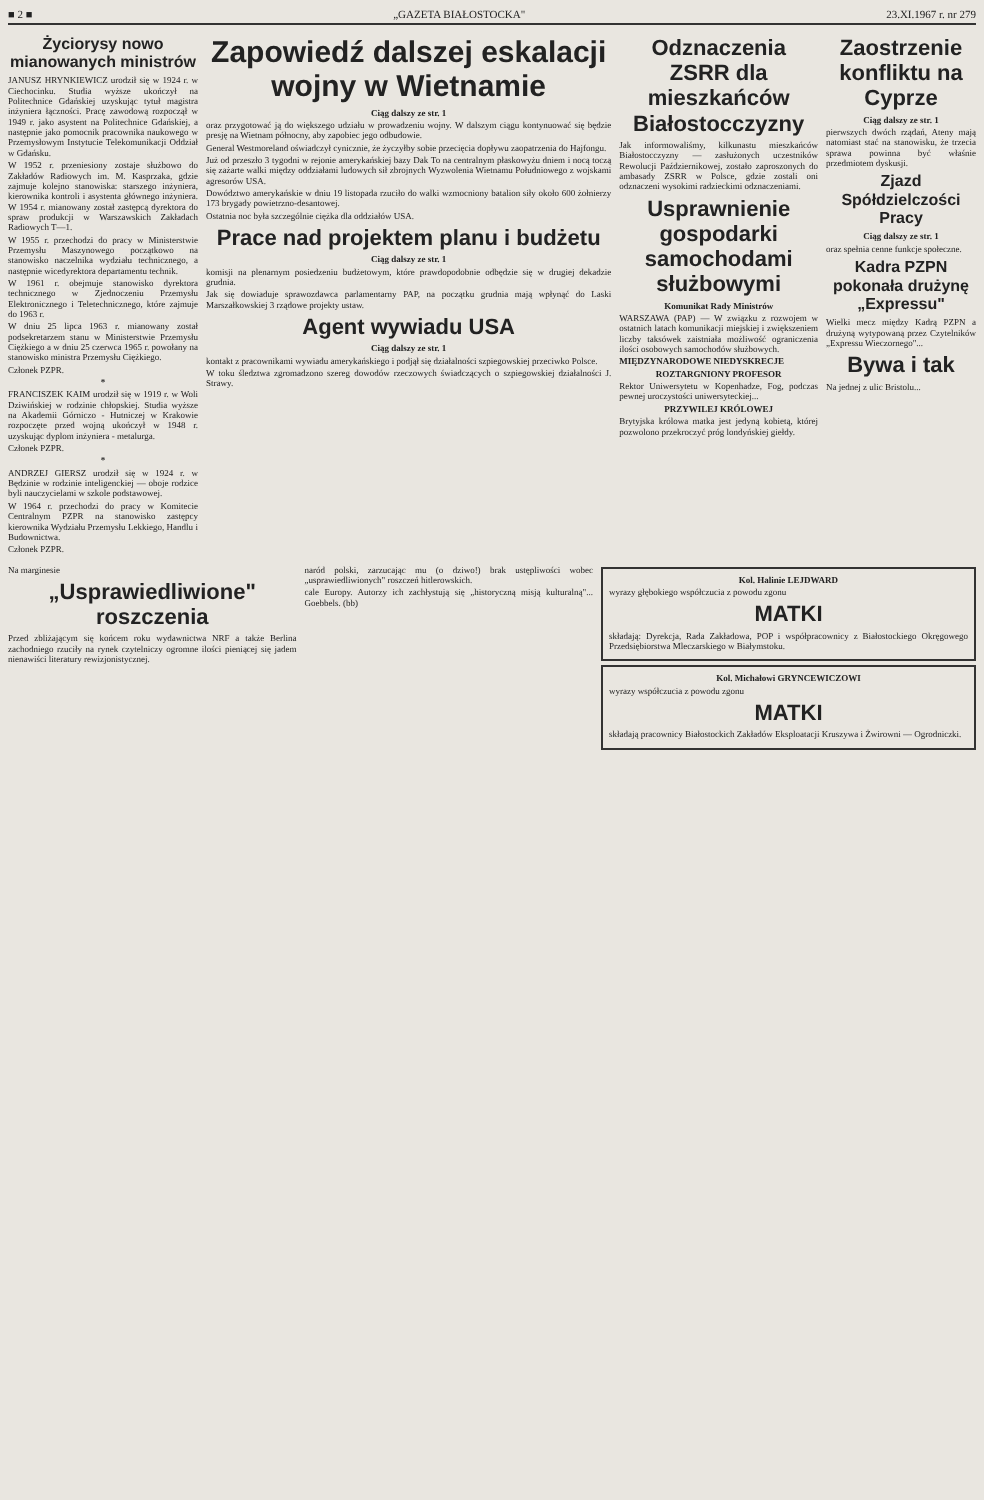■ 2 ■ „GAZETA BIAŁOSTOCKA" 23.XI.1967 r. nr 279
Życiorysy nowo mianowanych ministrów
JANUSZ HRYNKIEWICZ urodził się w 1924 r. w Ciechocinku. Studia wyższe ukończył na Politechnice Gdańskiej uzyskując tytuł magistra inżyniera łączności. Pracę zawodową rozpoczął w 1949 r. jako asystent na Politechnice Gdańskiej, a następnie jako pomocnik pracownika naukowego w Przemysłowym Instytucie Telekomunikacji Oddział w Gdańsku.
W 1952 r. przeniesiony zostaje służbowo do Zakładów Radiowych im. M. Kasprzaka, gdzie zajmuje kolejno stanowiska: starszego inżyniera, kierownika kontroli i asystenta głównego inżyniera. W 1954 r. mianowany został zastępcą dyrektora do spraw produkcji w Warszawskich Zakładach Radiowych T—1.
W 1955 r. przechodzi do pracy w Ministerstwie Przemysłu Maszynowego początkowo na stanowisko naczelnika wydziału technicznego, a następnie wicedyrektora departamentu technik.
W 1961 r. obejmuje stanowisko dyrektora technicznego w Zjednoczeniu Przemysłu Elektronicznego i Teletechnicznego, które zajmuje do 1963 r.
W dniu 25 lipca 1963 r. mianowany został podsekretarzem stanu w Ministerstwie Przemysłu Ciężkiego a w dniu 25 czerwca 1965 r. powołany na stanowisko ministra Przemysłu Ciężkiego.
Członek PZPR.
*
FRANCISZEK KAIM urodził się w 1919 r. w Woli Dziwińskiej w rodzinie chłopskiej. Studia wyższe na Akademii Górniczo - Hutniczej w Krakowie rozpoczęte przed wojną ukończył w 1948 r. uzyskując dyplom inżyniera - metalurga.
Członek PZPR.
*
ANDRZEJ GIERSZ urodził się w 1924 r. w Będzinie w rodzinie inteligenckiej — oboje rodzice byli nauczycielami w szkole podstawowej.
W 1964 r. przechodzi do pracy w Komitecie Centralnym PZPR na stanowisko zastępcy kierownika Wydziału Przemysłu Lekkiego, Handlu i Budownictwa.
Członek PZPR.
Zapowiedź dalszej eskalacji wojny w Wietnamie
Ciąg dalszy ze str. 1
oraz przygotować ją do większego udziału w prowadzeniu wojny. W dalszym ciągu kontynuować się będzie presję na Wietnam północny, aby zapobiec jego odbudowie.
General Westmoreland oświadczył cynicznie, że życzyłby sobie przecięcia dopływu zaopatrzenia do Hajfongu.
Już od przeszło 3 tygodni w rejonie amerykańskiej bazy Dak To na centralnym płaskowyżu dniem i nocą toczą się zażarte walki między oddziałami ludowych sił zbrojnych Wyzwolenia Wietnamu Południowego z wojskami agresorów USA.
Dowództwo amerykańskie w dniu 19 listopada rzuciło do walki wzmocniony batalion siły około 600 żołnierzy 173 brygady powietrzno-desantowej.
Ostatnia noc była szczególnie ciężka dla oddziałów USA.
Prace nad projektem planu i budżetu
Ciąg dalszy ze str. 1
komisji na plenarnym posiedzeniu budżetowym, które prawdopodobnie odbędzie się w drugiej dekadzie grudnia.
Jak się dowiaduje sprawozdawca parlamentarny PAP, na początku grudnia mają wpłynąć do Laski Marszałkowskiej 3 rządowe projekty ustaw.
Agent wywiadu USA
Ciąg dalszy ze str. 1
kontakt z pracownikami wywiadu amerykańskiego i podjął się działalności szpiegowskiej przeciwko Polsce.
W toku śledztwa zgromadzono szereg dowodów rzeczowych świadczących o szpiegowskiej działalności J. Strawy.
Odznaczenia ZSRR dla mieszkańców Białostocczyzny
Jak informowaliśmy, kilkunastu mieszkańców Białostocczyzny — zasłużonych uczestników Rewolucji Październikowej, zostało zaproszonych do ambasady ZSRR w Polsce, gdzie zostali oni odznaczeni wysokimi radzieckimi odznaczeniami.
Usprawnienie gospodarki samochodami służbowymi
Komunikat Rady Ministrów
WARSZAWA (PAP) — W związku z rozwojem w ostatnich latach komunikacji miejskiej i zwiększeniem liczby taksówek zaistniała możliwość ograniczenia ilości osobowych samochodów służbowych.
MIĘDZYNARODOWE NIEDYSKRECJE
ROZTARGNIONY PROFESOR
Rektor Uniwersytetu w Kopenhadze, Fog, podczas pewnej uroczystości uniwersyteckiej...
PRZYWILEJ KRÓLOWEJ
Brytyjska królowa matka jest jedyną kobietą, której pozwolono przekroczyć próg londyńskiej giełdy.
Zaostrzenie konfliktu na Cyprze
Ciąg dalszy ze str. 1
pierwszych dwóch rządań, Ateny mają natomiast stać na stanowisku, że trzecia sprawa powinna być właśnie przedmiotem dyskusji.
Zjazd Spółdzielczości Pracy
Ciąg dalszy ze str. 1
oraz spełnia cenne funkcje społeczne.
Kadra PZPN pokonała drużynę „Expressu"
Wielki mecz między Kadrą PZPN a drużyną wytypowaną przez Czytelników „Expressu Wieczornego"...
Bywa i tak
Na jednej z ulic Bristolu...
Na marginesie
„Usprawiedliwione" roszczenia
Przed zbliżającym się końcem roku wydawnictwa NRF a także Berlina zachodniego rzuciły na rynek czytelniczy ogromne ilości pieniącej się jadem nienawiści literatury rewizjonistycznej.
naród polski, zarzucając mu (o dziwo!) brak ustępliwości wobec „usprawiedliwionych" roszczeń hitlerowskich.
cale Europy. Autorzy ich zachłystują się „historyczną misją kulturalną"... Goebbels. (bb)
Kol. Halinie LEJDWARD
wyrazy głębokiego współczucia z powodu zgonu
MATKI
składają: Dyrekcja, Rada Zakładowa, POP i współpracownicy z Białostockiego Okręgowego Przedsiębiorstwa Mleczarskiego w Białymstoku.
Kol. Michałowi GRYNCEWICZOWI
wyrazy współczucia z powodu zgonu
MATKI
składają pracownicy Białostockich Zakładów Eksploatacji Kruszywa i Żwirowni — Ogrodniczki.